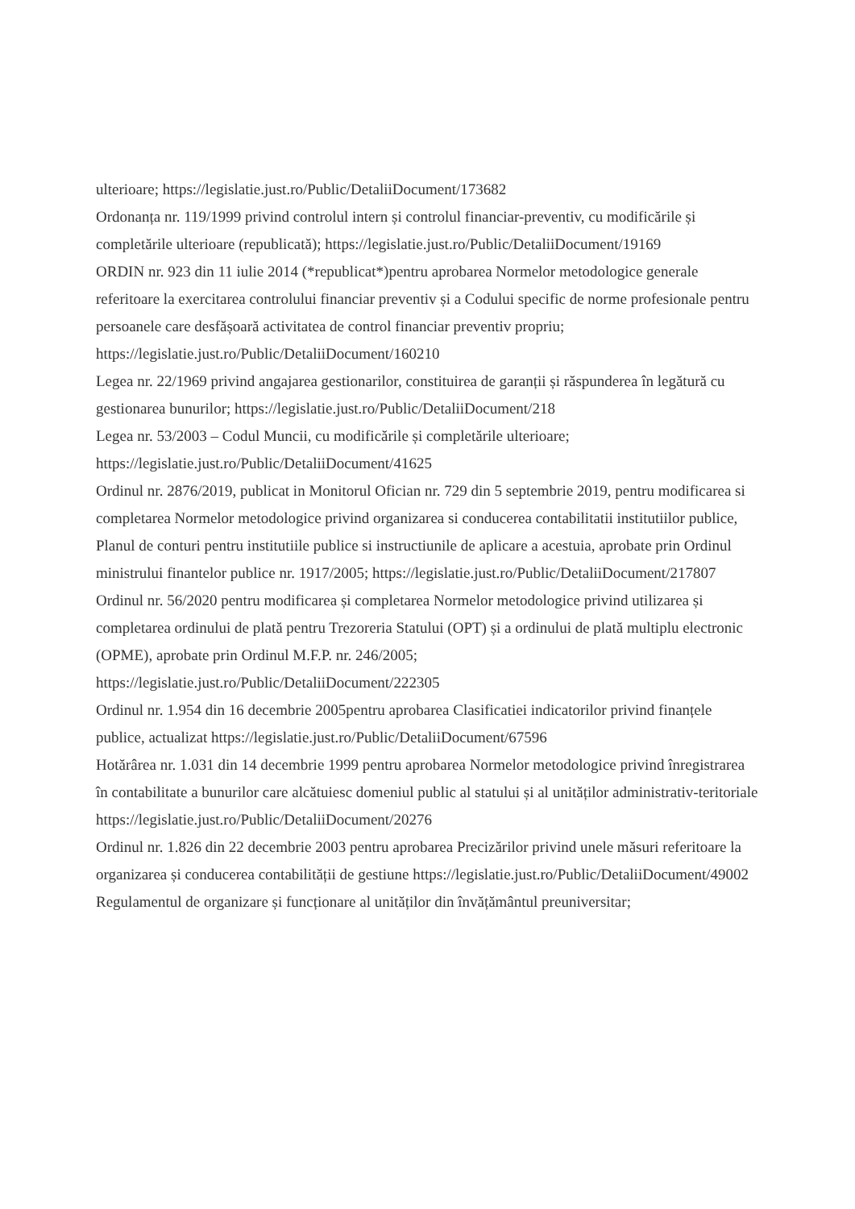ulterioare; https://legislatie.just.ro/Public/DetaliiDocument/173682
Ordonanța nr. 119/1999 privind controlul intern și controlul financiar-preventiv, cu modificările și completările ulterioare (republicată); https://legislatie.just.ro/Public/DetaliiDocument/19169
ORDIN nr. 923 din 11 iulie 2014 (*republicat*)pentru aprobarea Normelor metodologice generale referitoare la exercitarea controlului financiar preventiv și a Codului specific de norme profesionale pentru persoanele care desfășoară activitatea de control financiar preventiv propriu; https://legislatie.just.ro/Public/DetaliiDocument/160210
Legea nr. 22/1969 privind angajarea gestionarilor, constituirea de garanții și răspunderea în legătură cu gestionarea bunurilor; https://legislatie.just.ro/Public/DetaliiDocument/218
Legea nr. 53/2003 – Codul Muncii, cu modificările și completările ulterioare; https://legislatie.just.ro/Public/DetaliiDocument/41625
Ordinul nr. 2876/2019, publicat in Monitorul Ofician nr. 729 din 5 septembrie 2019, pentru modificarea si completarea Normelor metodologice privind organizarea si conducerea contabilitatii institutiilor publice, Planul de conturi pentru institutiile publice si instructiunile de aplicare a acestuia, aprobate prin Ordinul ministrului finantelor publice nr. 1917/2005; https://legislatie.just.ro/Public/DetaliiDocument/217807
Ordinul nr. 56/2020 pentru modificarea și completarea Normelor metodologice privind utilizarea și completarea ordinului de plată pentru Trezoreria Statului (OPT) și a ordinului de plată multiplu electronic (OPME), aprobate prin Ordinul M.F.P. nr. 246/2005; https://legislatie.just.ro/Public/DetaliiDocument/222305
Ordinul nr. 1.954 din 16 decembrie 2005pentru aprobarea Clasificatiei indicatorilor privind finanțele publice, actualizat https://legislatie.just.ro/Public/DetaliiDocument/67596
Hotărârea nr. 1.031 din 14 decembrie 1999 pentru aprobarea Normelor metodologice privind înregistrarea în contabilitate a bunurilor care alcătuiesc domeniul public al statului și al unităților administrativ-teritoriale https://legislatie.just.ro/Public/DetaliiDocument/20276
Ordinul nr. 1.826 din 22 decembrie 2003 pentru aprobarea Precizărilor privind unele măsuri referitoare la organizarea și conducerea contabilității de gestiune https://legislatie.just.ro/Public/DetaliiDocument/49002
Regulamentul de organizare și funcționare al unităților din învățământul preuniversitar;